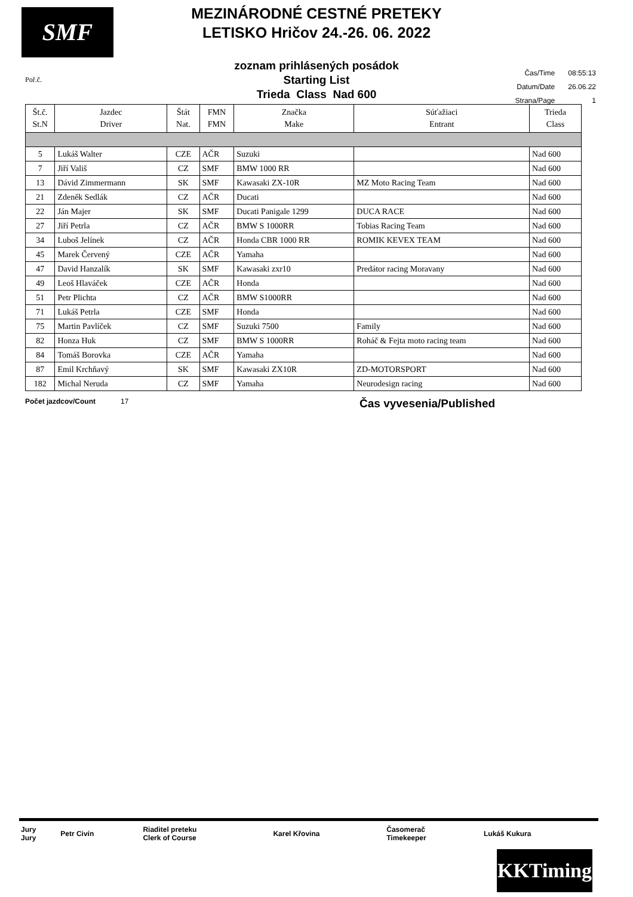SMF
MEZINÁRODNÉ CESTNÉ PRETEKY
LETISKO Hričov 24.-26. 06. 2022
zoznam prihlásených posádok
Starting List
Trieda Class Nad 600
Poř.č.
| Čas/Time | 08:55:13 |
| Datum/Date | 26.06.22 |
| Strana/Page | 1 |
| Št.č. St.N | Jazdec Driver | Štát Nat. | FMN FMN | Značka Make | Súťažiaci Entrant | Trieda Class |
| --- | --- | --- | --- | --- | --- | --- |
| 5 | Lukáš Walter | CZE | AČR | Suzuki | | Nad 600 |
| 7 | Jiří Vališ | CZ | SMF | BMW 1000 RR | | Nad 600 |
| 13 | Dávid Zimmermann | SK | SMF | Kawasaki ZX-10R | MZ Moto Racing Team | Nad 600 |
| 21 | Zdeněk Sedlák | CZ | AČR | Ducati | | Nad 600 |
| 22 | Ján Majer | SK | SMF | Ducati Panigale 1299 | DUCA RACE | Nad 600 |
| 27 | Jiří Petrla | CZ | AČR | BMW S 1000RR | Tobias Racing Team | Nad 600 |
| 34 | Luboš Jelínek | CZ | AČR | Honda CBR 1000 RR | ROMIK KEVEX TEAM | Nad 600 |
| 45 | Marek Červený | CZE | AČR | Yamaha | | Nad 600 |
| 47 | David Hanzalík | SK | SMF | Kawasaki zxr10 | Predátor racing Moravany | Nad 600 |
| 49 | Leoš Hlaváček | CZE | AČR | Honda | | Nad 600 |
| 51 | Petr Plichta | CZ | AČR | BMW S1000RR | | Nad 600 |
| 71 | Lukáš Petrla | CZE | SMF | Honda | | Nad 600 |
| 75 | Martin Pavlíček | CZ | SMF | Suzuki 7500 | Family | Nad 600 |
| 82 | Honza Huk | CZ | SMF | BMW S 1000RR | Roháč & Fejta moto racing team | Nad 600 |
| 84 | Tomáš Borovka | CZE | AČR | Yamaha | | Nad 600 |
| 87 | Emil Krchňavý | SK | SMF | Kawasaki ZX10R | ZD-MOTORSPORT | Nad 600 |
| 182 | Michal Neruda | CZ | SMF | Yamaha | Neurodesign racing | Nad 600 |
Počet jazdcov/Count 17 Čas vyvesenia/Published
| Jury Jury | Petr Civín | Riaditel preteku Clerk of Course | Karel Křovina | Časomerač Timekeeper | Lukáš Kukura |
KKTiming